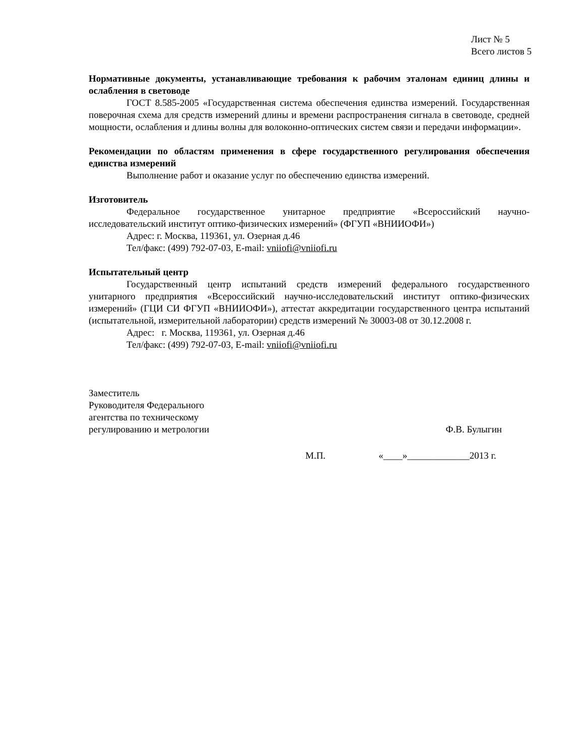Лист № 5
Всего листов 5
Нормативные документы, устанавливающие требования к рабочим эталонам единиц длины и ослабления в световоде
ГОСТ 8.585-2005 «Государственная система обеспечения единства измерений. Государственная поверочная схема для средств измерений длины и времени распространения сигнала в световоде, средней мощности, ослабления и длины волны для волоконно-оптических систем связи и передачи информации».
Рекомендации по областям применения в сфере государственного регулирования обеспечения единства измерений
Выполнение работ и оказание услуг по обеспечению единства измерений.
Изготовитель
Федеральное государственное унитарное предприятие «Всероссийский научно-исследовательский институт оптико-физических измерений» (ФГУП «ВНИИОФИ»)
Адрес: г. Москва, 119361, ул. Озерная д.46
Тел/факс: (499) 792-07-03, E-mail: vniiofi@vniiofi.ru
Испытательный центр
Государственный центр испытаний средств измерений федерального государственного унитарного предприятия «Всероссийский научно-исследовательский институт оптико-физических измерений» (ГЦИ СИ ФГУП «ВНИИОФИ»), аттестат аккредитации государственного центра испытаний (испытательной, измерительной лаборатории) средств измерений № 30003-08 от 30.12.2008 г.
Адрес: г. Москва, 119361, ул. Озерная д.46
Тел/факс: (499) 792-07-03, E-mail: vniiofi@vniiofi.ru
Заместитель
Руководителя Федерального
агентства по техническому
регулированию и метрологии
Ф.В. Булыгин
М.П. «____»_____________2013 г.